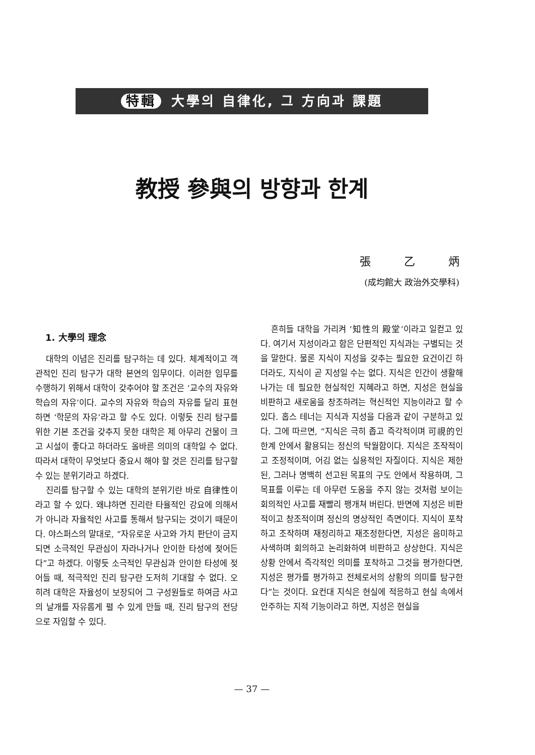特輯 大學의 自律化, 그 方向과 課題
教授 參與의 방향과 한계
張　　　乙　　　炳
(成均館大 政治外交學科)
1. 大學의 理念
대학의 이념은 진리를 탐구하는 데 있다. 체계적이고 객관적인 진리 탐구가 대학 본연의 임무이다. 이러한 임무를 수행하기 위해서 대학이 갖추어야 할 조건은 ‘교수의 자유와 학습의 자유’이다. 교수의 자유와 학습의 자유를 달리 표현하면 ‘학문의 자유’라고 할 수도 있다. 이렇듯 진리 탐구를 위한 기본 조건을 갖추지 못한 대학은 제 아무리 건물이 크고 시설이 좋다고 하더라도 올바른 의미의 대학일 수 없다. 따라서 대학이 무엇보다 중요시 해야 할 것은 진리를 탐구할 수 있는 분위기라고 하겠다.
진리를 탐구할 수 있는 대학의 분위기란 바로 自律性이라고 할 수 있다. 왜냐하면 진리란 타율적인 강요에 의해서가 아니라 자율적인 사고를 통해서 탐구되는 것이기 때문이다. 야스퍼스의 말대로, “자유로운 사고와 가치 판단이 금지되면 소극적인 무관심이 자라나거나 안이한 타성에 젖어든다”고 하겠다. 이렇듯 소극적인 무관심과 안이한 타성에 젖어들 때, 적극적인 진리 탐구란 도저히 기대할 수 없다. 오히려 대학은 자율성이 보장되어 그 구성원들로 하여금 사고의 날개를 자유롭게 펼 수 있게 만들 때, 진리 탐구의 전당으로 자임할 수 있다.
흔히들 대학을 가리켜 ‘知性의 殿堂’이라고 일컫고 있다. 여기서 지성이라고 함은 단편적인 지식과는 구별되는 것을 말한다. 물론 지식이 지성을 갖추는 필요한 요건이긴 하더라도, 지식이 곧 지성일 수는 없다. 지식은 인간이 생활해 나가는 데 필요한 현실적인 지혜라고 하면, 지성은 현실을 비판하고 새로움을 창조하려는 혁신적인 지능이라고 할 수 있다. 홉스 테너는 지식과 지성을 다음과 같이 구분하고 있다. 그에 따르면, “지식은 극히 좁고 즉각적이며 可視的인 한계 안에서 활용되는 정신의 탁월함이다. 지식은 조작적이고 조정적이며, 어김 없는 실용적인 자질이다. 지식은 제한된, 그러나 명백히 선고된 목표의 구도 안에서 작용하며, 그 목표를 이루는 데 아무런 도움을 주지 않는 것처럼 보이는 회의적인 사고를 재빨리 팽개쳐 버린다. 반면에 지성은 비판적이고 창조적이며 정신의 명상적인 측면이다. 지식이 포착하고 조작하며 재정리하고 재조정한다면, 지성은 음미하고 사색하며 회의하고 논리화하여 비판하고 상상한다. 지식은 상황 안에서 즉각적인 의미를 포착하고 그것을 평가한다면, 지성은 평가를 평가하고 전체로서의 상황의 의미를 탐구한다”는 것이다. 요컨대 지식은 현실에 적응하고 현실 속에서 안주하는 지적 기능이라고 하면, 지성은 현실을
— 37 —